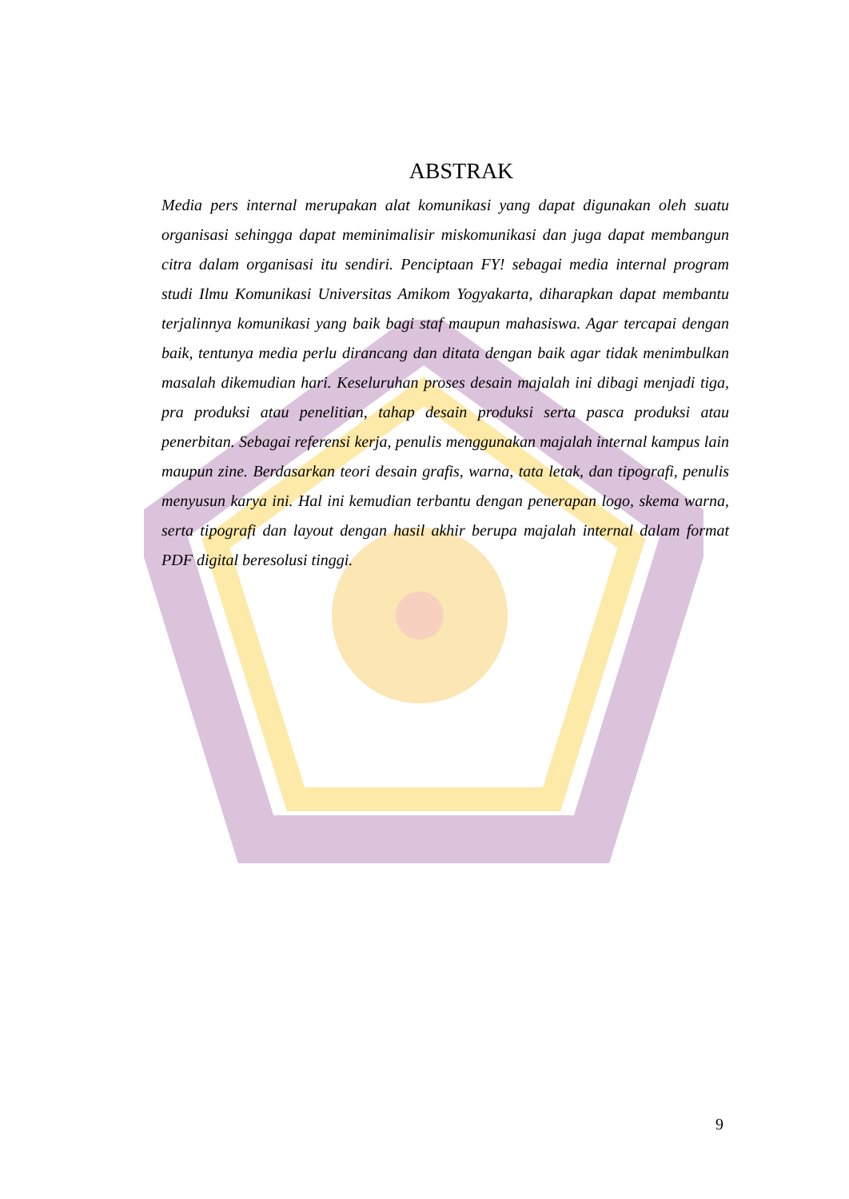ABSTRAK
Media pers internal merupakan alat komunikasi yang dapat digunakan oleh suatu organisasi sehingga dapat meminimalisir miskomunikasi dan juga dapat membangun citra dalam organisasi itu sendiri. Penciptaan FY! sebagai media internal program studi Ilmu Komunikasi Universitas Amikom Yogyakarta, diharapkan dapat membantu terjalinnya komunikasi yang baik bagi staf maupun mahasiswa. Agar tercapai dengan baik, tentunya media perlu dirancang dan ditata dengan baik agar tidak menimbulkan masalah dikemudian hari. Keseluruhan proses desain majalah ini dibagi menjadi tiga, pra produksi atau penelitian, tahap desain produksi serta pasca produksi atau penerbitan. Sebagai referensi kerja, penulis menggunakan majalah internal kampus lain maupun zine. Berdasarkan teori desain grafis, warna, tata letak, dan tipografi, penulis menyusun karya ini. Hal ini kemudian terbantu dengan penerapan logo, skema warna, serta tipografi dan layout dengan hasil akhir berupa majalah internal dalam format PDF digital beresolusi tinggi.
9